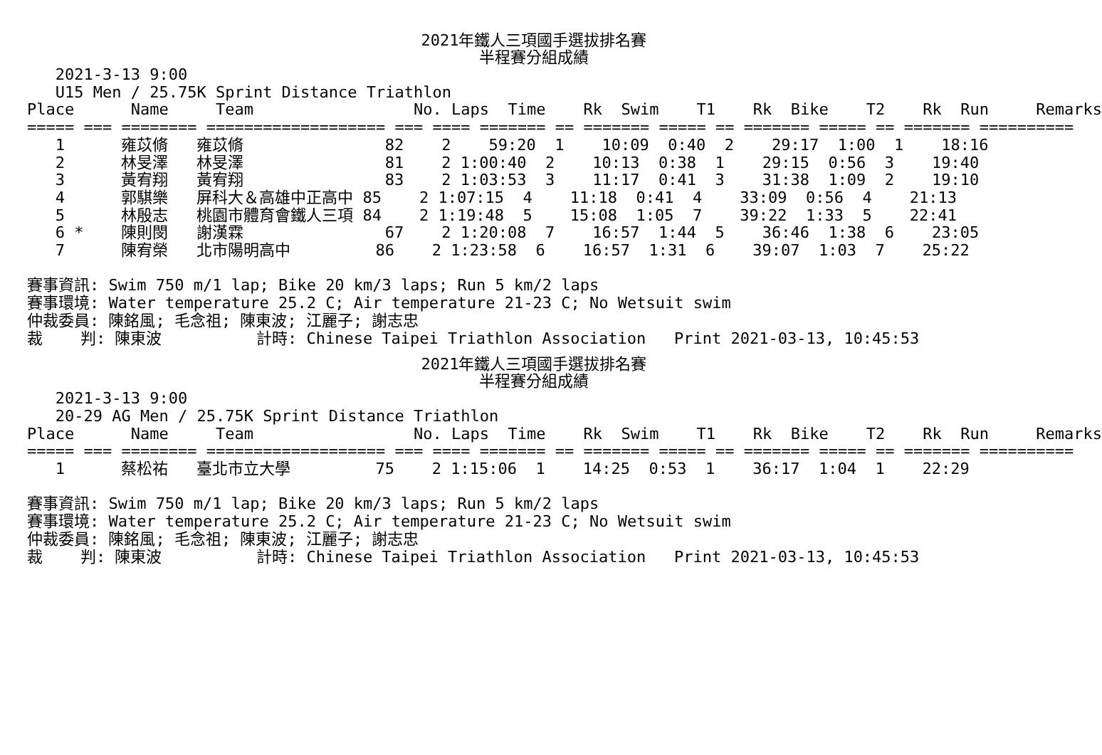2021年鐵人三項國手選拔排名賽
半程賽分組成績
   2021-3-13 9:00
   U15 Men / 25.75K Sprint Distance Triathlon
Place      Name     Team                 No. Laps  Time    Rk  Swim    T1    Rk  Bike    T2    Rk  Run     Remarks
===== === ======== =================== === ==== ======= == ======= ===== == ======= ===== == ======= ==========
   1      雍苡脩   雍苡脩               82    2    59:20  1    10:09  0:40  2    29:17  1:00  1    18:16
   2      林旻澤   林旻澤               81    2 1:00:40  2    10:13  0:38  1    29:15  0:56  3    19:40
   3      黃宥翔   黃宥翔               83    2 1:03:53  3    11:17  0:41  3    31:38  1:09  2    19:10
   4      郭騏樂   屏科大＆高雄中正高中 85    2 1:07:15  4    11:18  0:41  4    33:09  0:56  4    21:13
   5      林殷志   桃園市體育會鐵人三項 84    2 1:19:48  5    15:08  1:05  7    39:22  1:33  5    22:41
   6 *    陳則閔   謝漢霖               67    2 1:20:08  7    16:57  1:44  5    36:46  1:38  6    23:05
   7      陳宥榮   北市陽明高中         86    2 1:23:58  6    16:57  1:31  6    39:07  1:03  7    25:22

賽事資訊: Swim 750 m/1 lap; Bike 20 km/3 laps; Run 5 km/2 laps
賽事環境: Water temperature 25.2 C; Air temperature 21-23 C; No Wetsuit swim
仲裁委員: 陳銘風; 毛念祖; 陳東波; 江麗子; 謝志忠
裁    判: 陳東波          計時: Chinese Taipei Triathlon Association   Print 2021-03-13, 10:45:53
2021年鐵人三項國手選拔排名賽
半程賽分組成績
   2021-3-13 9:00
   20-29 AG Men / 25.75K Sprint Distance Triathlon
Place      Name     Team                 No. Laps  Time    Rk  Swim    T1    Rk  Bike    T2    Rk  Run     Remarks
===== === ======== =================== === ==== ======= == ======= ===== == ======= ===== == ======= ==========
   1      蔡松祐   臺北市立大學         75    2 1:15:06  1    14:25  0:53  1    36:17  1:04  1    22:29

賽事資訊: Swim 750 m/1 lap; Bike 20 km/3 laps; Run 5 km/2 laps
賽事環境: Water temperature 25.2 C; Air temperature 21-23 C; No Wetsuit swim
仲裁委員: 陳銘風; 毛念祖; 陳東波; 江麗子; 謝志忠
裁    判: 陳東波          計時: Chinese Taipei Triathlon Association   Print 2021-03-13, 10:45:53